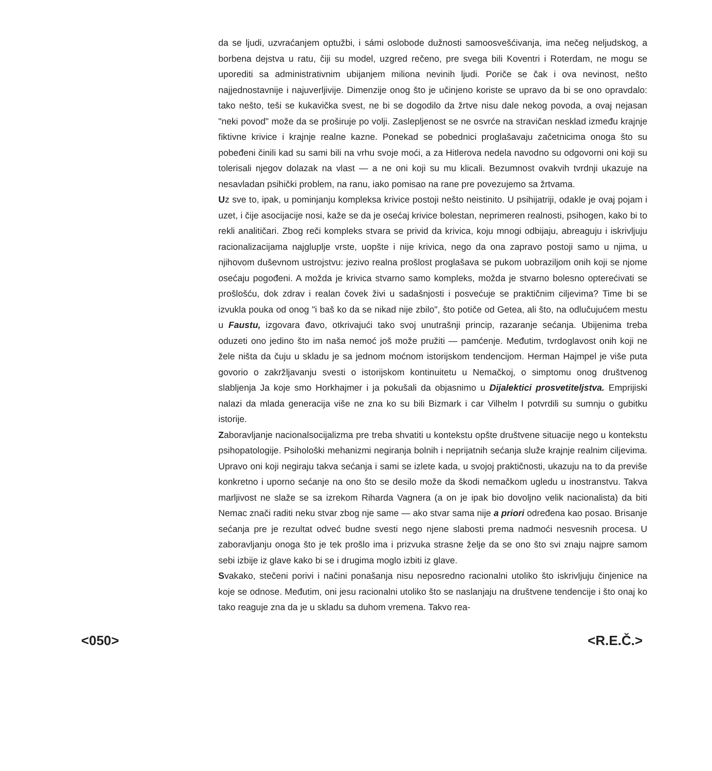da se ljudi, uzvraćanjem optužbi, i sámi oslobode dužnosti samoosvešćivanja, ima nečeg neljudskog, a borbena dejstva u ratu, čiji su model, uzgred rečeno, pre svega bili Koventri i Roterdam, ne mogu se uporediti sa administrativnim ubijanjem miliona nevinih ljudi. Poriče se čak i ova nevinost, nešto najjednostavnije i najuverljivije. Dimenzije onog što je učinjeno koriste se upravo da bi se ono opravdalo: tako nešto, teši se kukavička svest, ne bi se dogodilo da žrtve nisu dale nekog povoda, a ovaj nejasan "neki povod" može da se proširuje po volji. Zaslepljenost se ne osvrće na stravičan nesklad između krajnje fiktivne krivice i krajnje realne kazne. Ponekad se pobednici proglašavaju začetnicima onoga što su pobeđeni činili kad su sami bili na vrhu svoje moći, a za Hitlerova nedela navodno su odgovorni oni koji su tolerisali njegov dolazak na vlast — a ne oni koji su mu klicali. Bezumnost ovakvih tvrdnji ukazuje na nesavladan psihički problem, na ranu, iako pomisao na rane pre povezujemo sa žrtvama.
Uz sve to, ipak, u pominjanju kompleksa krivice postoji nešto neistinito. U psihijatriji, odakle je ovaj pojam i uzet, i čije asocijacije nosi, kaže se da je osećaj krivice bolestan, neprimeren realnosti, psihogen, kako bi to rekli analitičari. Zbog reči kompleks stvara se privid da krivica, koju mnogi odbijaju, abreaguju i iskrivljuju racionalizacijama najgluplje vrste, uopšte i nije krivica, nego da ona zapravo postoji samo u njima, u njihovom duševnom ustrojstvu: jezivo realna prošlost proglašava se pukom uobraziljom onih koji se njome osećaju pogođeni. A možda je krivica stvarno samo kompleks, možda je stvarno bolesno opterećivati se prošlošću, dok zdrav i realan čovek živi u sadašnjosti i posvećuje se praktičnim ciljevima? Time bi se izvukla pouka od onog "i baš ko da se nikad nije zbilo", što potiče od Getea, ali što, na odlučujućem mestu u Faustu, izgovara đavo, otkrivajući tako svoj unutrašnji princip, razaranje sećanja. Ubijenima treba oduzeti ono jedino što im naša nemoć još može pružiti — pamćenje. Međutim, tvrdoglavost onih koji ne žele ništa da čuju u skladu je sa jednom moćnom istorijskom tendencijom. Herman Hajmpel je više puta govorio o zakržljavanju svesti o istorijskom kontinuitetu u Nemačkoj, o simptomu onog društvenog slabljenja Ja koje smo Horkhajmer i ja pokušali da objasnimo u Dijalektici prosvetiteljstva. Emprijiski nalazi da mlada generacija više ne zna ko su bili Bizmark i car Vilhelm I potvrdili su sumnju o gubitku istorije.
Zaboravljanje nacionalsocijalizma pre treba shvatiti u kontekstu opšte društvene situacije nego u kontekstu psihopatologije. Psihološki mehanizmi negiranja bolnih i neprijatnih sećanja služe krajnje realnim ciljevima. Upravo oni koji negiraju takva sećanja i sami se izlete kada, u svojoj praktičnosti, ukazuju na to da previše konkretno i uporno sećanje na ono što se desilo može da škodi nemačkom ugledu u inostranstvu. Takva marljivost ne slaže se sa izrekom Riharda Vagnera (a on je ipak bio dovoljno velik nacionalista) da biti Nemac znači raditi neku stvar zbog nje same — ako stvar sama nije a priori određena kao posao. Brisanje sećanja pre je rezultat odveć budne svesti nego njene slabosti prema nadmoći nesvesnih procesa. U zaboravljanju onoga što je tek prošlo ima i prizvuka strasne želje da se ono što svi znaju najpre samom sebi izbije iz glave kako bi se i drugima moglo izbiti iz glave.
Svakako, stečeni porivi i načini ponašanja nisu neposredno racionalni utoliko što iskrivljuju činjenice na koje se odnose. Međutim, oni jesu racionalni utoliko što se naslanjaju na društvene tendencije i što onaj ko tako reaguje zna da je u skladu sa duhom vremena. Takvo rea-
<050> <R.E.Č.>